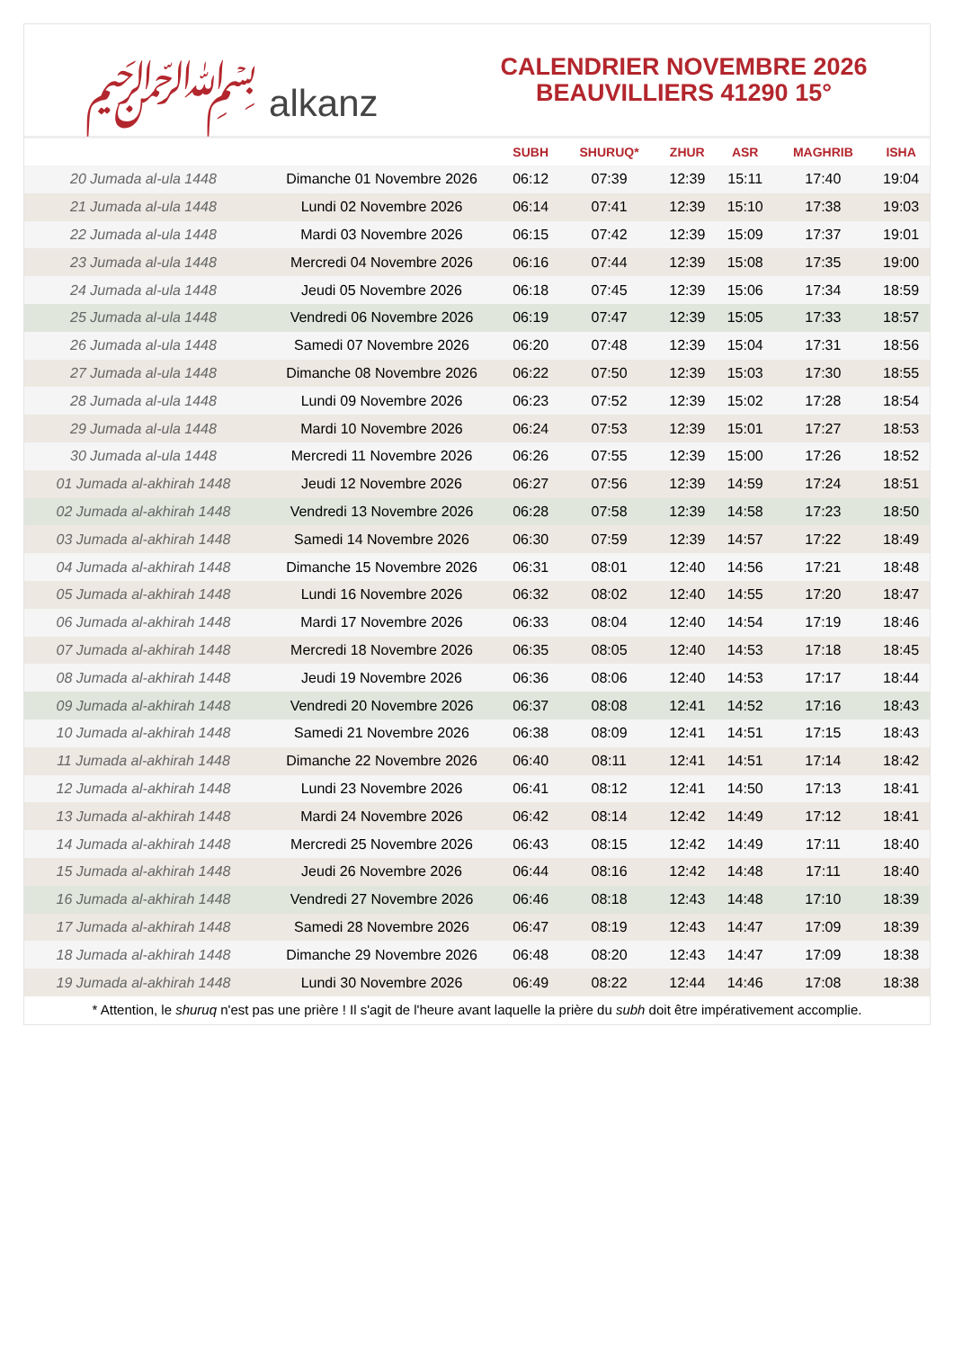﷽ alkanz
CALENDRIER NOVEMBRE 2026
BEAUVILLIERS 41290 15°
| | | SUBH | SHURUQ* | ZHUR | ASR | MAGHRIB | ISHA |
| --- | --- | --- | --- | --- | --- | --- | --- |
| 20 Jumada al-ula 1448 | Dimanche 01 Novembre 2026 | 06:12 | 07:39 | 12:39 | 15:11 | 17:40 | 19:04 |
| 21 Jumada al-ula 1448 | Lundi 02 Novembre 2026 | 06:14 | 07:41 | 12:39 | 15:10 | 17:38 | 19:03 |
| 22 Jumada al-ula 1448 | Mardi 03 Novembre 2026 | 06:15 | 07:42 | 12:39 | 15:09 | 17:37 | 19:01 |
| 23 Jumada al-ula 1448 | Mercredi 04 Novembre 2026 | 06:16 | 07:44 | 12:39 | 15:08 | 17:35 | 19:00 |
| 24 Jumada al-ula 1448 | Jeudi 05 Novembre 2026 | 06:18 | 07:45 | 12:39 | 15:06 | 17:34 | 18:59 |
| 25 Jumada al-ula 1448 | Vendredi 06 Novembre 2026 | 06:19 | 07:47 | 12:39 | 15:05 | 17:33 | 18:57 |
| 26 Jumada al-ula 1448 | Samedi 07 Novembre 2026 | 06:20 | 07:48 | 12:39 | 15:04 | 17:31 | 18:56 |
| 27 Jumada al-ula 1448 | Dimanche 08 Novembre 2026 | 06:22 | 07:50 | 12:39 | 15:03 | 17:30 | 18:55 |
| 28 Jumada al-ula 1448 | Lundi 09 Novembre 2026 | 06:23 | 07:52 | 12:39 | 15:02 | 17:28 | 18:54 |
| 29 Jumada al-ula 1448 | Mardi 10 Novembre 2026 | 06:24 | 07:53 | 12:39 | 15:01 | 17:27 | 18:53 |
| 30 Jumada al-ula 1448 | Mercredi 11 Novembre 2026 | 06:26 | 07:55 | 12:39 | 15:00 | 17:26 | 18:52 |
| 01 Jumada al-akhirah 1448 | Jeudi 12 Novembre 2026 | 06:27 | 07:56 | 12:39 | 14:59 | 17:24 | 18:51 |
| 02 Jumada al-akhirah 1448 | Vendredi 13 Novembre 2026 | 06:28 | 07:58 | 12:39 | 14:58 | 17:23 | 18:50 |
| 03 Jumada al-akhirah 1448 | Samedi 14 Novembre 2026 | 06:30 | 07:59 | 12:39 | 14:57 | 17:22 | 18:49 |
| 04 Jumada al-akhirah 1448 | Dimanche 15 Novembre 2026 | 06:31 | 08:01 | 12:40 | 14:56 | 17:21 | 18:48 |
| 05 Jumada al-akhirah 1448 | Lundi 16 Novembre 2026 | 06:32 | 08:02 | 12:40 | 14:55 | 17:20 | 18:47 |
| 06 Jumada al-akhirah 1448 | Mardi 17 Novembre 2026 | 06:33 | 08:04 | 12:40 | 14:54 | 17:19 | 18:46 |
| 07 Jumada al-akhirah 1448 | Mercredi 18 Novembre 2026 | 06:35 | 08:05 | 12:40 | 14:53 | 17:18 | 18:45 |
| 08 Jumada al-akhirah 1448 | Jeudi 19 Novembre 2026 | 06:36 | 08:06 | 12:40 | 14:53 | 17:17 | 18:44 |
| 09 Jumada al-akhirah 1448 | Vendredi 20 Novembre 2026 | 06:37 | 08:08 | 12:41 | 14:52 | 17:16 | 18:43 |
| 10 Jumada al-akhirah 1448 | Samedi 21 Novembre 2026 | 06:38 | 08:09 | 12:41 | 14:51 | 17:15 | 18:43 |
| 11 Jumada al-akhirah 1448 | Dimanche 22 Novembre 2026 | 06:40 | 08:11 | 12:41 | 14:51 | 17:14 | 18:42 |
| 12 Jumada al-akhirah 1448 | Lundi 23 Novembre 2026 | 06:41 | 08:12 | 12:41 | 14:50 | 17:13 | 18:41 |
| 13 Jumada al-akhirah 1448 | Mardi 24 Novembre 2026 | 06:42 | 08:14 | 12:42 | 14:49 | 17:12 | 18:41 |
| 14 Jumada al-akhirah 1448 | Mercredi 25 Novembre 2026 | 06:43 | 08:15 | 12:42 | 14:49 | 17:11 | 18:40 |
| 15 Jumada al-akhirah 1448 | Jeudi 26 Novembre 2026 | 06:44 | 08:16 | 12:42 | 14:48 | 17:11 | 18:40 |
| 16 Jumada al-akhirah 1448 | Vendredi 27 Novembre 2026 | 06:46 | 08:18 | 12:43 | 14:48 | 17:10 | 18:39 |
| 17 Jumada al-akhirah 1448 | Samedi 28 Novembre 2026 | 06:47 | 08:19 | 12:43 | 14:47 | 17:09 | 18:39 |
| 18 Jumada al-akhirah 1448 | Dimanche 29 Novembre 2026 | 06:48 | 08:20 | 12:43 | 14:47 | 17:09 | 18:38 |
| 19 Jumada al-akhirah 1448 | Lundi 30 Novembre 2026 | 06:49 | 08:22 | 12:44 | 14:46 | 17:08 | 18:38 |
* Attention, le shuruq n'est pas une prière ! Il s'agit de l'heure avant laquelle la prière du subh doit être impérativement accomplie.